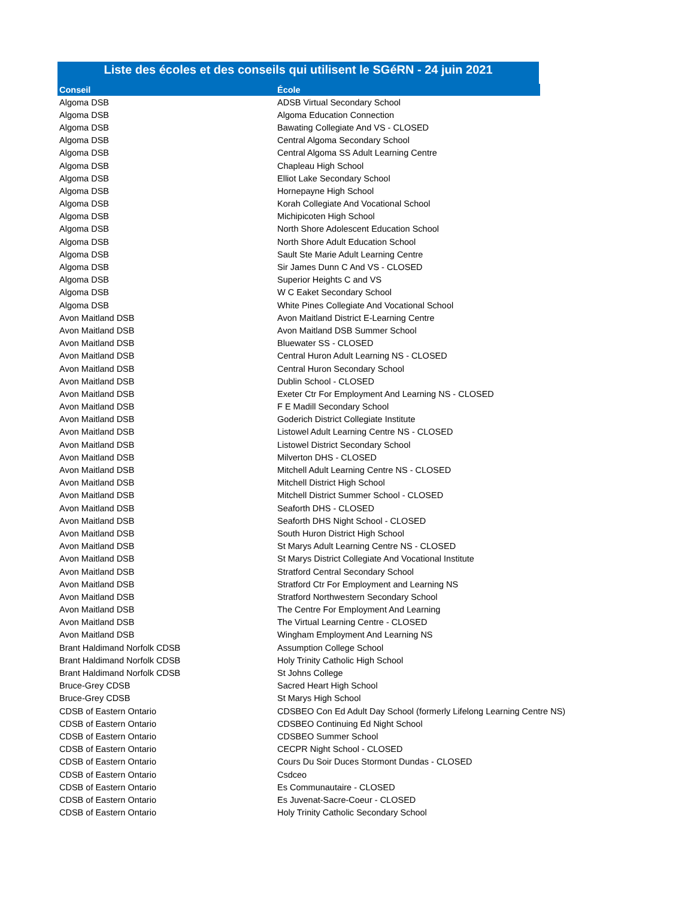Liste des écoles et des conseils qui utilisent le SGéRN - 24 juin 2021
| Conseil | École | |
| --- | --- | --- |
| Algoma DSB | ADSB Virtual Secondary School | |
| Algoma DSB | Algoma Education Connection | |
| Algoma DSB | Bawating Collegiate And VS - CLOSED | |
| Algoma DSB | Central Algoma Secondary School | |
| Algoma DSB | Central Algoma SS Adult Learning Centre | |
| Algoma DSB | Chapleau High School | |
| Algoma DSB | Elliot Lake Secondary School | |
| Algoma DSB | Hornepayne High School | |
| Algoma DSB | Korah Collegiate And Vocational School | |
| Algoma DSB | Michipicoten High School | |
| Algoma DSB | North Shore Adolescent Education School | |
| Algoma DSB | North Shore Adult Education School | |
| Algoma DSB | Sault Ste Marie Adult Learning Centre | |
| Algoma DSB | Sir James Dunn C And VS - CLOSED | |
| Algoma DSB | Superior Heights C and VS | |
| Algoma DSB | W C Eaket Secondary School | |
| Algoma DSB | White Pines Collegiate And Vocational School | |
| Avon Maitland DSB | Avon Maitland District E-Learning Centre | |
| Avon Maitland DSB | Avon Maitland DSB Summer School | |
| Avon Maitland DSB | Bluewater SS - CLOSED | |
| Avon Maitland DSB | Central Huron Adult Learning NS - CLOSED | |
| Avon Maitland DSB | Central Huron Secondary School | |
| Avon Maitland DSB | Dublin School - CLOSED | |
| Avon Maitland DSB | Exeter Ctr For Employment And Learning NS - CLOSED | |
| Avon Maitland DSB | F E Madill Secondary School | |
| Avon Maitland DSB | Goderich District Collegiate Institute | |
| Avon Maitland DSB | Listowel Adult Learning Centre NS - CLOSED | |
| Avon Maitland DSB | Listowel District Secondary School | |
| Avon Maitland DSB | Milverton DHS - CLOSED | |
| Avon Maitland DSB | Mitchell Adult Learning Centre NS - CLOSED | |
| Avon Maitland DSB | Mitchell District High School | |
| Avon Maitland DSB | Mitchell District Summer School - CLOSED | |
| Avon Maitland DSB | Seaforth DHS - CLOSED | |
| Avon Maitland DSB | Seaforth DHS Night School - CLOSED | |
| Avon Maitland DSB | South Huron District High School | |
| Avon Maitland DSB | St Marys Adult Learning Centre NS - CLOSED | |
| Avon Maitland DSB | St Marys District Collegiate And Vocational Institute | |
| Avon Maitland DSB | Stratford Central Secondary School | |
| Avon Maitland DSB | Stratford Ctr For Employment and Learning NS | |
| Avon Maitland DSB | Stratford Northwestern Secondary School | |
| Avon Maitland DSB | The Centre For Employment And Learning | |
| Avon Maitland DSB | The Virtual Learning Centre - CLOSED | |
| Avon Maitland DSB | Wingham Employment And Learning NS | |
| Brant Haldimand Norfolk CDSB | Assumption College School | |
| Brant Haldimand Norfolk CDSB | Holy Trinity Catholic High School | |
| Brant Haldimand Norfolk CDSB | St Johns College | |
| Bruce-Grey CDSB | Sacred Heart High School | |
| Bruce-Grey CDSB | St Marys High School | |
| CDSB of Eastern Ontario | CDSBEO Con Ed Adult Day School (formerly Lifelong Learning Centre NS) | |
| CDSB of Eastern Ontario | CDSBEO Continuing Ed Night School | |
| CDSB of Eastern Ontario | CDSBEO Summer School | |
| CDSB of Eastern Ontario | CECPR Night School - CLOSED | |
| CDSB of Eastern Ontario | Cours Du Soir Duces Stormont Dundas - CLOSED | |
| CDSB of Eastern Ontario | Csdceo | |
| CDSB of Eastern Ontario | Es Communautaire - CLOSED | |
| CDSB of Eastern Ontario | Es Juvenat-Sacre-Coeur - CLOSED | |
| CDSB of Eastern Ontario | Holy Trinity Catholic Secondary School | |